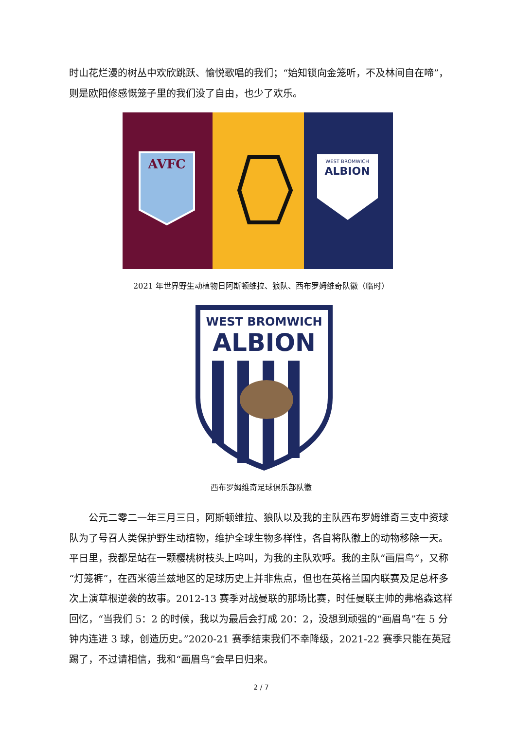时山花烂漫的树丛中欢欣跳跃、愉悦歌唱的我们；“始知锁向金笼听，不及林间自在啼”，则是欧阳修感慨笼子里的我们没了自由，也少了欢乐。
AVFC
WEST BROMWICH
ALBION
2021 年世界野生动植物日阿斯顿维拉、狼队、西布罗姆维奇队徽（临时）
WEST BROMWICH
ALBION
西布罗姆维奇足球俱乐部队徽
公元二零二一年三月三日，阿斯顿维拉、狼队以及我的主队西布罗姆维奇三支中资球队为了号召人类保护野生动植物，维护全球生物多样性，各自将队徽上的动物移除一天。平日里，我都是站在一颗樱桃树枝头上鸣叫，为我的主队欢呼。我的主队“画眉鸟”，又称“灯笼裤”，在西米德兰兹地区的足球历史上并非焦点，但也在英格兰国内联赛及足总杯多次上演草根逆袭的故事。2012-13 赛季对战曼联的那场比赛，时任曼联主帅的弗格森这样回忆，“当我们 5：2 的时候，我以为最后会打成 20：2，没想到顽强的“画眉鸟”在 5 分钟内连进 3 球，创造历史。”2020-21 赛季结束我们不幸降级，2021-22 赛季只能在英冠踢了，不过请相信，我和“画眉鸟”会早日归来。
2 / 7